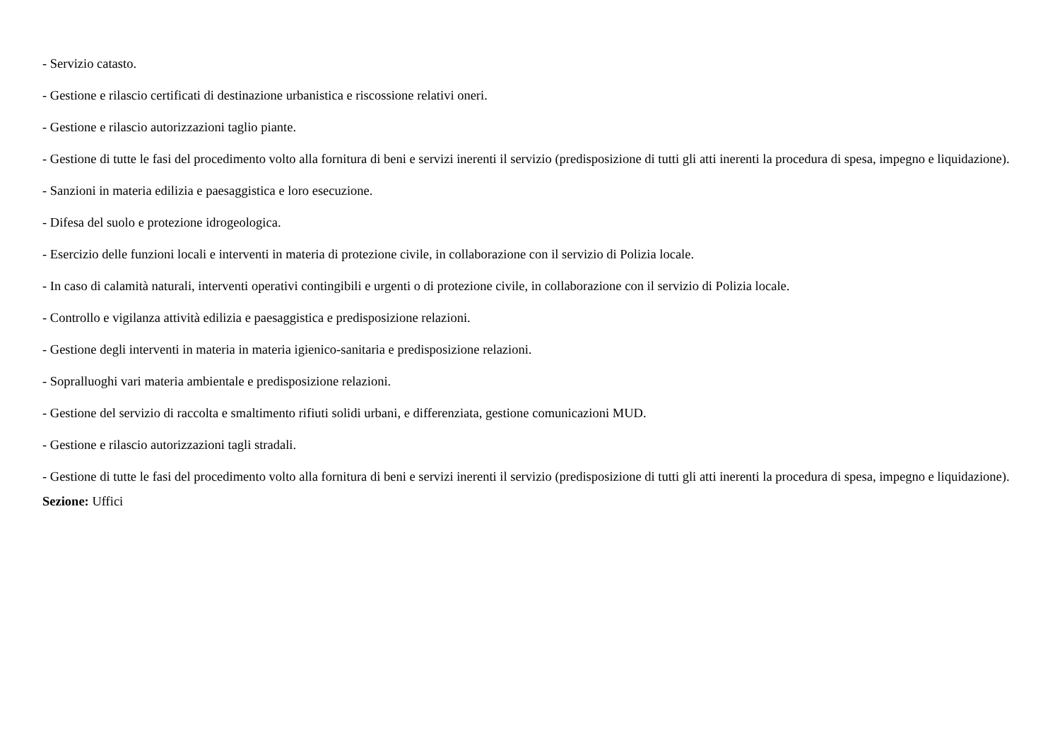- Servizio catasto.
- Gestione e rilascio certificati di destinazione urbanistica e riscossione relativi oneri.
- Gestione e rilascio autorizzazioni taglio piante.
- Gestione di tutte le fasi del procedimento volto alla fornitura di beni e servizi inerenti il servizio (predisposizione di tutti gli atti inerenti la procedura di spesa, impegno e liquidazione).
- Sanzioni in materia edilizia e paesaggistica e loro esecuzione.
- Difesa del suolo e protezione idrogeologica.
- Esercizio delle funzioni locali e interventi in materia di protezione civile, in collaborazione con il servizio di Polizia locale.
- In caso di calamità naturali, interventi operativi contingibili e urgenti o di protezione civile, in collaborazione con il servizio di Polizia locale.
- Controllo e vigilanza attività edilizia e paesaggistica e predisposizione relazioni.
- Gestione degli interventi in materia in materia igienico-sanitaria e predisposizione relazioni.
- Sopralluoghi vari materia ambientale e predisposizione relazioni.
- Gestione del servizio di raccolta e smaltimento rifiuti solidi urbani, e differenziata, gestione comunicazioni MUD.
- Gestione e rilascio autorizzazioni tagli stradali.
- Gestione di tutte le fasi del procedimento volto alla fornitura di beni e servizi inerenti il servizio (predisposizione di tutti gli atti inerenti la procedura di spesa, impegno e liquidazione).
Sezione: Uffici